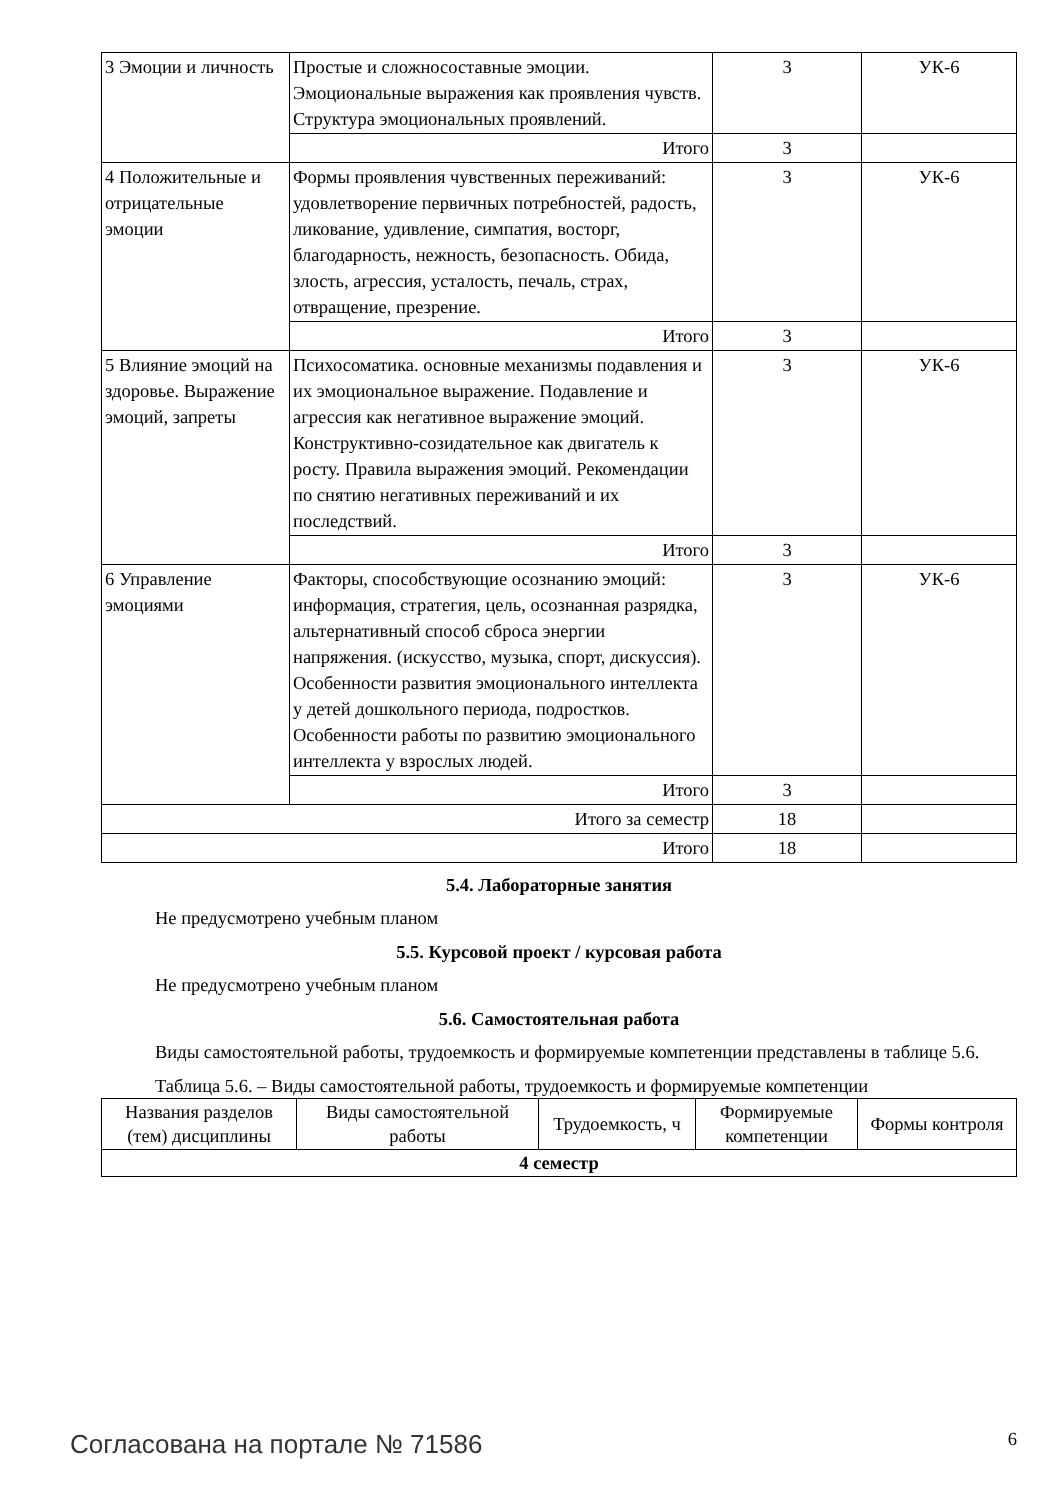| 3 Эмоции и личность | Простые и сложносоставные эмоции. Эмоциональные выражения как проявления чувств. Структура эмоциональных проявлений. | 3 | УК-6 |
| | Итого | 3 | |
| 4 Положительные и отрицательные эмоции | Формы проявления чувственных переживаний: удовлетворение первичных потребностей, радость, ликование, удивление, симпатия, восторг, благодарность, нежность, безопасность. Обида, злость, агрессия, усталость, печаль, страх, отвращение, презрение. | 3 | УК-6 |
| | Итого | 3 | |
| 5 Влияние эмоций на здоровье. Выражение эмоций, запреты | Психосоматика. основные механизмы подавления и их эмоциональное выражение. Подавление и агрессия как негативное выражение эмоций. Конструктивно-созидательное как двигатель к росту. Правила выражения эмоций. Рекомендации по снятию негативных переживаний и их последствий. | 3 | УК-6 |
| | Итого | 3 | |
| 6 Управление эмоциями | Факторы, способствующие осознанию эмоций: информация, стратегия, цель, осознанная разрядка, альтернативный способ сброса энергии напряжения. (искусство, музыка, спорт, дискуссия). Особенности развития эмоционального интеллекта у детей дошкольного периода, подростков. Особенности работы по развитию эмоционального интеллекта у взрослых людей. | 3 | УК-6 |
| | Итого | 3 | |
| Итого за семестр | | 18 | |
| Итого | | 18 | |
5.4. Лабораторные занятия
Не предусмотрено учебным планом
5.5. Курсовой проект / курсовая работа
Не предусмотрено учебным планом
5.6. Самостоятельная работа
Виды самостоятельной работы, трудоемкость и формируемые компетенции представлены в таблице 5.6.
Таблица 5.6. – Виды самостоятельной работы, трудоемкость и формируемые компетенции
| Названия разделов (тем) дисциплины | Виды самостоятельной работы | Трудоемкость, ч | Формируемые компетенции | Формы контроля |
| --- | --- | --- | --- | --- |
| 4 семестр | | | | |
Согласована на портале № 71586 6